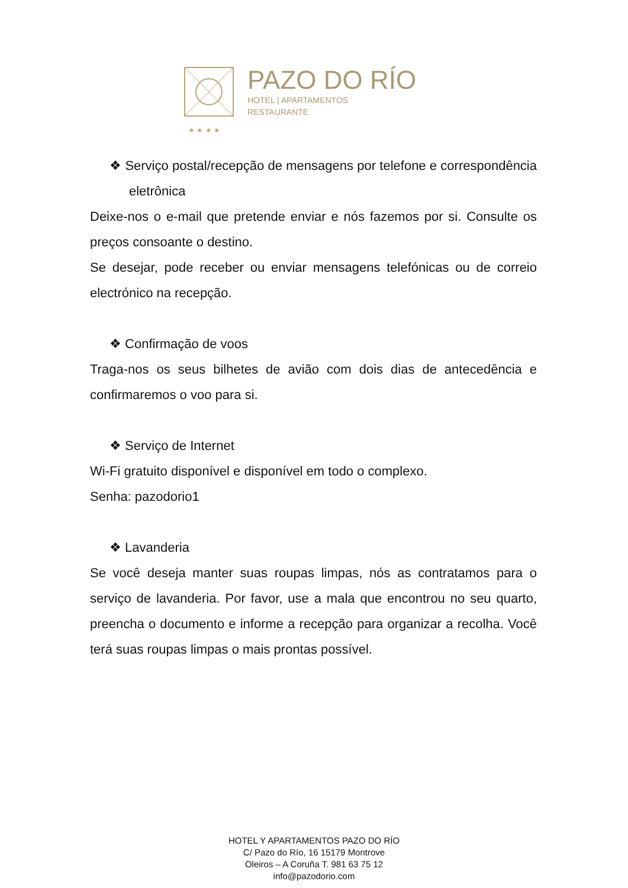PAZO DO RÍO
HOTEL | APARTAMENTOS
RESTAURANTE
★ ★ ★ ★
❖ Serviço postal/recepção de mensagens por telefone e correspondência eletrônica
Deixe-nos o e-mail que pretende enviar e nós fazemos por si. Consulte os preços consoante o destino.
Se desejar, pode receber ou enviar mensagens telefónicas ou de correio electrónico na recepção.
❖ Confirmação de voos
Traga-nos os seus bilhetes de avião com dois dias de antecedência e confirmaremos o voo para si.
❖ Serviço de Internet
Wi-Fi gratuito disponível e disponível em todo o complexo.
Senha: pazodorio1
❖ Lavanderia
Se você deseja manter suas roupas limpas, nós as contratamos para o serviço de lavanderia. Por favor, use a mala que encontrou no seu quarto, preencha o documento e informe a recepção para organizar a recolha. Você terá suas roupas limpas o mais prontas possível.
HOTEL Y APARTAMENTOS PAZO DO RÍO
C/ Pazo do Río, 16 15179 Montrove
Oleiros – A Coruña T. 981 63 75 12
info@pazodorio.com